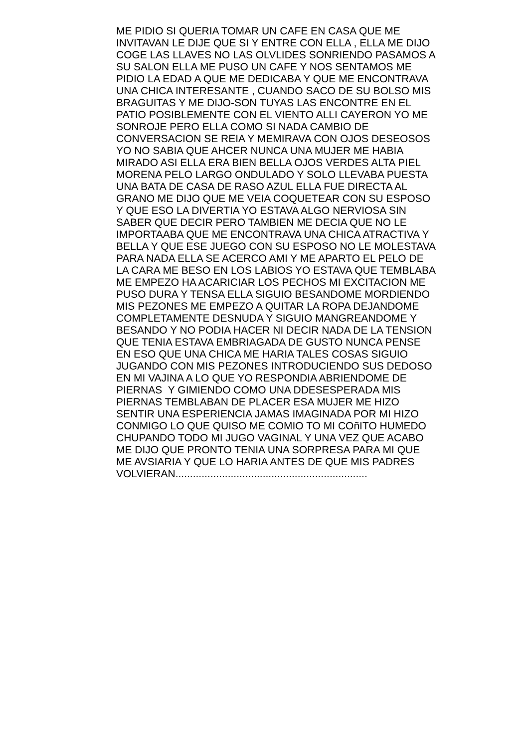ME PIDIO SI QUERIA TOMAR UN CAFE EN CASA QUE ME
INVITAVAN LE DIJE QUE SI Y ENTRE CON ELLA , ELLA ME DIJO
COGE LAS LLAVES NO LAS OLVLIDES SONRIENDO PASAMOS A
SU SALON ELLA ME PUSO UN CAFE Y NOS SENTAMOS ME
PIDIO LA EDAD A QUE ME DEDICABA Y QUE ME ENCONTRAVA
UNA CHICA INTERESANTE , CUANDO SACO DE SU BOLSO MIS
BRAGUITAS Y ME DIJO-SON TUYAS LAS ENCONTRE EN EL
PATIO POSIBLEMENTE CON EL VIENTO ALLI CAYERON YO ME
SONROJE PERO ELLA COMO SI NADA CAMBIO DE
CONVERSACION SE REIA Y MEMIRAVA CON OJOS DESEOSOS
YO NO SABIA QUE AHCER NUNCA UNA MUJER ME HABIA
MIRADO ASI ELLA ERA BIEN BELLA OJOS VERDES ALTA PIEL
MORENA PELO LARGO ONDULADO Y SOLO LLEVABA PUESTA
UNA BATA DE CASA DE RASO AZUL ELLA FUE DIRECTA AL
GRANO ME DIJO QUE ME VEIA COQUETEAR CON SU ESPOSO
Y QUE ESO LA DIVERTIA YO ESTAVA ALGO NERVIOSA SIN
SABER QUE DECIR PERO TAMBIEN ME DECIA QUE NO LE
IMPORTAABA QUE ME ENCONTRAVA UNA CHICA ATRACTIVA Y
BELLA Y QUE ESE JUEGO CON SU ESPOSO NO LE MOLESTAVA
PARA NADA ELLA SE ACERCO AMI Y ME APARTO EL PELO DE
LA CARA ME BESO EN LOS LABIOS YO ESTAVA QUE TEMBLABA
ME EMPEZO HA ACARICIAR LOS PECHOS MI EXCITACION ME
PUSO DURA Y TENSA ELLA SIGUIO BESANDOME MORDIENDO
MIS PEZONES ME EMPEZO A QUITAR LA ROPA DEJANDOME
COMPLETAMENTE DESNUDA Y SIGUIO MANGREANDOME Y
BESANDO Y NO PODIA HACER NI DECIR NADA DE LA TENSION
QUE TENIA ESTAVA EMBRIAGADA DE GUSTO NUNCA PENSE
EN ESO QUE UNA CHICA ME HARIA TALES COSAS SIGUIO
JUGANDO CON MIS PEZONES INTRODUCIENDO SUS DEDOSO
EN MI VAJINA A LO QUE YO RESPONDIA ABRIENDOME DE
PIERNAS Y GIMIENDO COMO UNA DDESESPERADA MIS
PIERNAS TEMBLABAN DE PLACER ESA MUJER ME HIZO
SENTIR UNA ESPERIENCIA JAMAS IMAGINADA POR MI HIZO
CONMIGO LO QUE QUISO ME COMIO TO MI COñITO HUMEDO
CHUPANDO TODO MI JUGO VAGINAL Y UNA VEZ QUE ACABO
ME DIJO QUE PRONTO TENIA UNA SORPRESA PARA MI QUE
ME AVSIARIA Y QUE LO HARIA ANTES DE QUE MIS PADRES
VOLVIERAN..................................................................